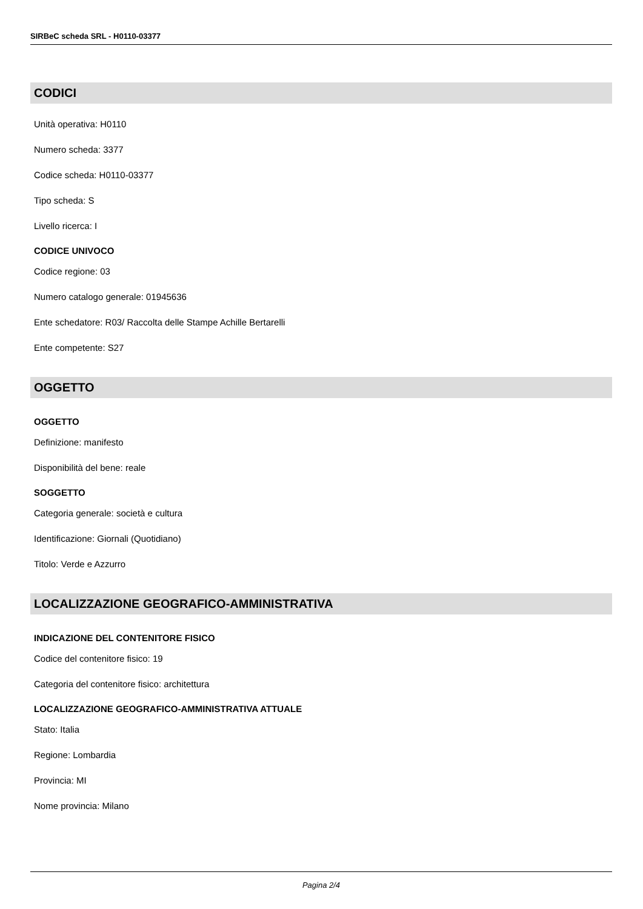SIRBeC scheda SRL - H0110-03377
CODICI
Unità operativa: H0110
Numero scheda: 3377
Codice scheda: H0110-03377
Tipo scheda: S
Livello ricerca: I
CODICE UNIVOCO
Codice regione: 03
Numero catalogo generale: 01945636
Ente schedatore: R03/ Raccolta delle Stampe Achille Bertarelli
Ente competente: S27
OGGETTO
OGGETTO
Definizione: manifesto
Disponibilità del bene: reale
SOGGETTO
Categoria generale: società e cultura
Identificazione: Giornali (Quotidiano)
Titolo: Verde e Azzurro
LOCALIZZAZIONE GEOGRAFICO-AMMINISTRATIVA
INDICAZIONE DEL CONTENITORE FISICO
Codice del contenitore fisico: 19
Categoria del contenitore fisico: architettura
LOCALIZZAZIONE GEOGRAFICO-AMMINISTRATIVA ATTUALE
Stato: Italia
Regione: Lombardia
Provincia: MI
Nome provincia: Milano
Pagina 2/4